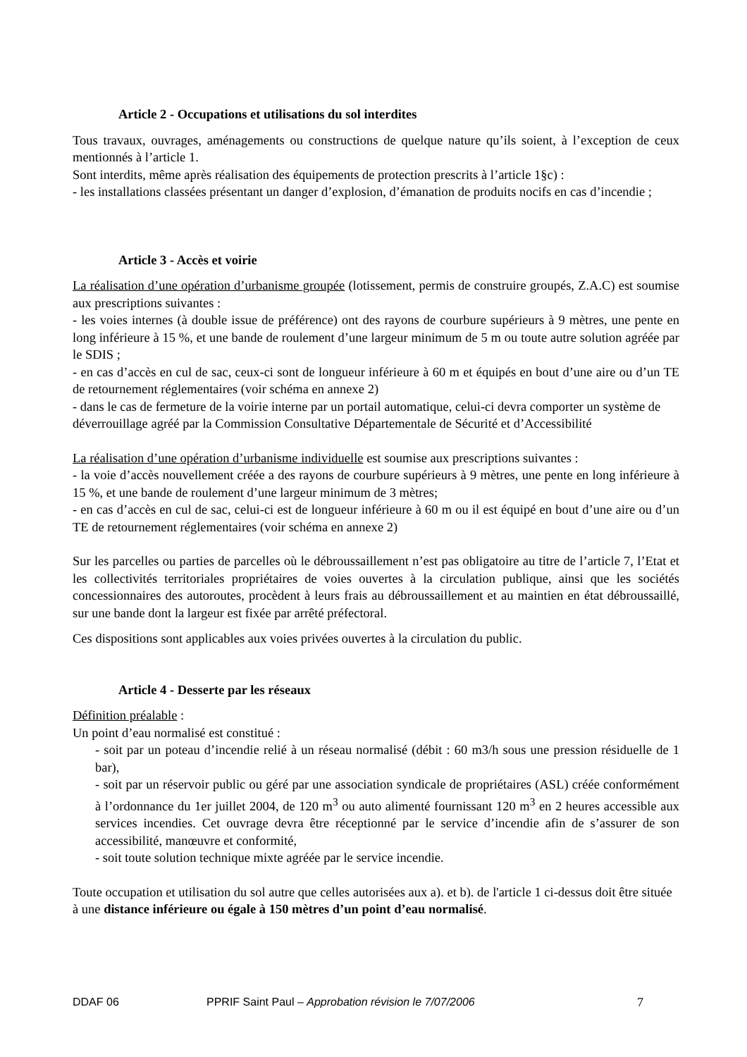Article 2 - Occupations et utilisations du sol interdites
Tous travaux, ouvrages, aménagements ou constructions de quelque nature qu’ils soient, à l’exception de ceux mentionnés à l’article 1.
Sont interdits, même après réalisation des équipements de protection prescrits à l’article 1§c) :
- les installations classées présentant un danger d’explosion, d’émanation de produits nocifs en cas d’incendie ;
Article 3 - Accès et voirie
La réalisation d’une opération d’urbanisme groupée (lotissement, permis de construire groupés, Z.A.C) est soumise aux prescriptions suivantes :
- les voies internes (à double issue de préférence) ont des rayons de courbure supérieurs à 9 mètres, une pente en long inférieure à 15 %, et une bande de roulement d’une largeur minimum de 5 m ou toute autre solution agréée par le SDIS ;
- en cas d’accès en cul de sac, ceux-ci sont de longueur inférieure à 60 m et équipés en bout d’une aire ou d’un TE de retournement réglementaires (voir schéma en annexe 2)
- dans le cas de fermeture de la voirie interne par un portail automatique, celui-ci devra comporter un système de déverrouillage agréé par la Commission Consultative Départementale de Sécurité et d’Accessibilité
La réalisation d’une opération d’urbanisme individuelle est soumise aux prescriptions suivantes :
- la voie d’accès nouvellement créée a des rayons de courbure supérieurs à 9 mètres, une pente en long inférieure à 15 %, et une bande de roulement d’une largeur minimum de 3 mètres;
- en cas d’accès en cul de sac, celui-ci est de longueur inférieure à 60 m ou il est équipé en bout d’une aire ou d’un TE de retournement réglementaires (voir schéma en annexe 2)
Sur les parcelles ou parties de parcelles où le débroussaillement n’est pas obligatoire au titre de l’article 7, l’Etat et les collectivités territoriales propriétaires de voies ouvertes à la circulation publique, ainsi que les sociétés concessionnaires des autoroutes, procèdent à leurs frais au débroussaillement et au maintien en état débroussaillé, sur une bande dont la largeur est fixée par arrêté préfectoral.
Ces dispositions sont applicables aux voies privées ouvertes à la circulation du public.
Article 4 - Desserte par les réseaux
Définition préalable :
Un point d’eau normalisé est constitué :
- soit par un poteau d’incendie relié à un réseau normalisé (débit : 60 m3/h sous une pression résiduelle de 1 bar),
- soit par un réservoir public ou géré par une association syndicale de propriétaires (ASL) créée conformément à l’ordonnance du 1er juillet 2004, de 120 m<sup>3</sup> ou auto alimenté fournissant 120 m<sup>3</sup> en 2 heures accessible aux services incendies. Cet ouvrage devra être réceptionné par le service d’incendie afin de s’assurer de son accessibilité, manœuvre et conformité,
- soit toute solution technique mixte agréée par le service incendie.
Toute occupation et utilisation du sol autre que celles autorisées aux a). et b). de l'article 1 ci-dessus doit être située à une distance inférieure ou égale à 150 mètres d’un point d’eau normalisé.
DDAF 06 PPRIF Saint Paul – Approbation révision le 7/07/2006 7